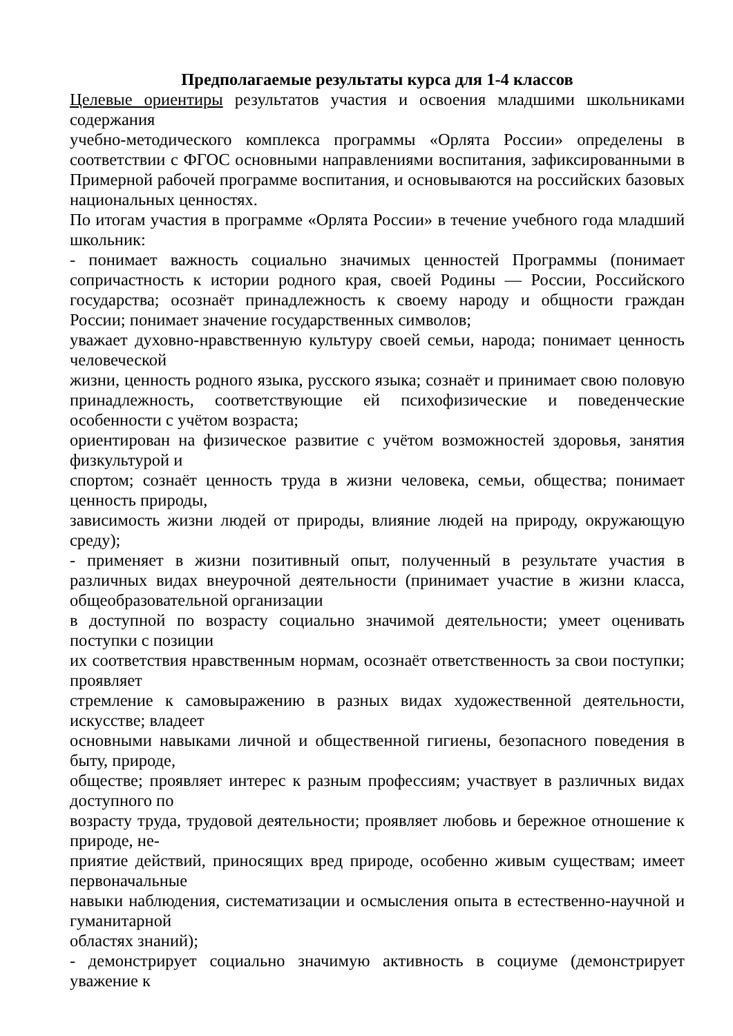Предполагаемые результаты курса для 1-4 классов
Целевые ориентиры результатов участия и освоения младшими школьниками содержания
учебно-методического комплекса программы «Орлята России» определены в соответствии с ФГОС основными направлениями воспитания, зафиксированными в Примерной рабочей программе воспитания, и основываются на российских базовых национальных ценностях.
По итогам участия в программе «Орлята России» в течение учебного года младший школьник:
- понимает важность социально значимых ценностей Программы (понимает сопричастность к истории родного края, своей Родины — России, Российского государства; осознаёт принадлежность к своему народу и общности граждан России; понимает значение государственных символов;
уважает духовно-нравственную культуру своей семьи, народа; понимает ценность человеческой
жизни, ценность родного языка, русского языка; сознаёт и принимает свою половую принадлежность, соответствующие ей психофизические и поведенческие особенности с учётом возраста;
ориентирован на физическое развитие с учётом возможностей здоровья, занятия физкультурой и
спортом; сознаёт ценность труда в жизни человека, семьи, общества; понимает ценность природы,
зависимость жизни людей от природы, влияние людей на природу, окружающую среду);
- применяет в жизни позитивный опыт, полученный в результате участия в различных видах внеурочной деятельности (принимает участие в жизни класса, общеобразовательной организации
в доступной по возрасту социально значимой деятельности; умеет оценивать поступки с позиции
их соответствия нравственным нормам, осознаёт ответственность за свои поступки; проявляет
стремление к самовыражению в разных видах художественной деятельности, искусстве; владеет
основными навыками личной и общественной гигиены, безопасного поведения в быту, природе,
обществе; проявляет интерес к разным профессиям; участвует в различных видах доступного по
возрасту труда, трудовой деятельности; проявляет любовь и бережное отношение к природе, не-
приятие действий, приносящих вред природе, особенно живым существам; имеет первоначальные
навыки наблюдения, систематизации и осмысления опыта в естественно-научной и гуманитарной
областях знаний);
- демонстрирует социально значимую активность в социуме (демонстрирует уважение к